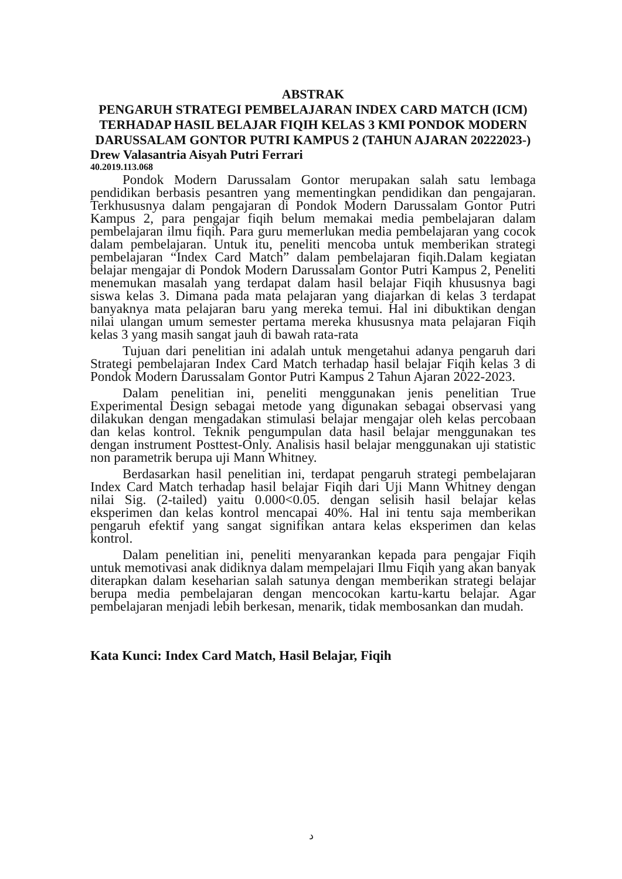ABSTRAK
PENGARUH STRATEGI PEMBELAJARAN INDEX CARD MATCH (ICM) TERHADAP HASIL BELAJAR FIQIH KELAS 3 KMI PONDOK MODERN DARUSSALAM GONTOR PUTRI KAMPUS 2 (TAHUN AJARAN 20222023-)
Drew Valasantria Aisyah Putri Ferrari
40.2019.113.068
Pondok Modern Darussalam Gontor merupakan salah satu lembaga pendidikan berbasis pesantren yang mementingkan pendidikan dan pengajaran. Terkhususnya dalam pengajaran di Pondok Modern Darussalam Gontor Putri Kampus 2, para pengajar fiqih belum memakai media pembelajaran dalam pembelajaran ilmu fiqih. Para guru memerlukan media pembelajaran yang cocok dalam pembelajaran. Untuk itu, peneliti mencoba untuk memberikan strategi pembelajaran “Index Card Match” dalam pembelajaran fiqih.Dalam kegiatan belajar mengajar di Pondok Modern Darussalam Gontor Putri Kampus 2, Peneliti menemukan masalah yang terdapat dalam hasil belajar Fiqih khususnya bagi siswa kelas 3. Dimana pada mata pelajaran yang diajarkan di kelas 3 terdapat banyaknya mata pelajaran baru yang mereka temui. Hal ini dibuktikan dengan nilai ulangan umum semester pertama mereka khususnya mata pelajaran Fiqih kelas 3 yang masih sangat jauh di bawah rata-rata
Tujuan dari penelitian ini adalah untuk mengetahui adanya pengaruh dari Strategi pembelajaran Index Card Match terhadap hasil belajar Fiqih kelas 3 di Pondok Modern Darussalam Gontor Putri Kampus 2 Tahun Ajaran 2022-2023.
Dalam penelitian ini, peneliti menggunakan jenis penelitian True Experimental Design sebagai metode yang digunakan sebagai observasi yang dilakukan dengan mengadakan stimulasi belajar mengajar oleh kelas percobaan dan kelas kontrol. Teknik pengumpulan data hasil belajar menggunakan tes dengan instrument Posttest-Only. Analisis hasil belajar menggunakan uji statistic non parametrik berupa uji Mann Whitney.
Berdasarkan hasil penelitian ini, terdapat pengaruh strategi pembelajaran Index Card Match terhadap hasil belajar Fiqih dari Uji Mann Whitney dengan nilai Sig. (2-tailed) yaitu 0.000<0.05. dengan selisih hasil belajar kelas eksperimen dan kelas kontrol mencapai 40%. Hal ini tentu saja memberikan pengaruh efektif yang sangat signifikan antara kelas eksperimen dan kelas kontrol.
Dalam penelitian ini, peneliti menyarankan kepada para pengajar Fiqih untuk memotivasi anak didiknya dalam mempelajari Ilmu Fiqih yang akan banyak diterapkan dalam keseharian salah satunya dengan memberikan strategi belajar berupa media pembelajaran dengan mencocokan kartu-kartu belajar. Agar pembelajaran menjadi lebih berkesan, menarik, tidak membosankan dan mudah.
Kata Kunci: Index Card Match, Hasil Belajar, Fiqih
د